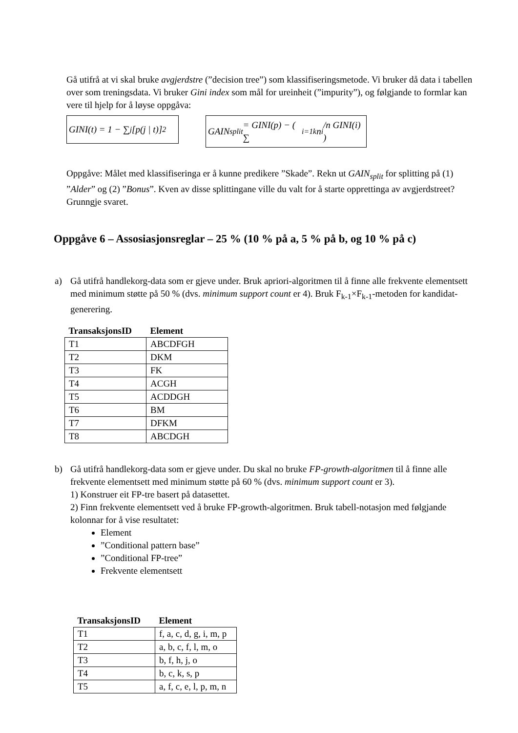Gå utifrå at vi skal bruke avgjerdstre (”decision tree”) som klassifiseringsmetode. Vi bruker då data i tabellen over som treningsdata. Vi bruker Gini index som mål for ureinheit (”impurity”), og følgjande to formlar kan vere til hjelp for å løyse oppgåva:
GINI(t) = 1 − ∑<sub>j</sub> [p(j | t)]<sup>2</sup>
GAIN<sub>split</sub> = GINI(p) − ( ∑<sub>i=1</sub><sup>k</sup> n<sub>i</sub>/n GINI(i) )
Oppgåve: Målet med klassifiseringa er å kunne predikere ”Skade”. Rekn ut GAIN<sub>split</sub> for splitting på (1) ”Alder” og (2) ”Bonus”. Kven av disse splittingane ville du valt for å starte opprettinga av avgjerdstreet? Grunngje svaret.
Oppgåve 6 – Assosiasjonsreglar – 25 % (10 % på a, 5 % på b, og 10 % på c)
a) Gå utifrå handlekorg-data som er gjeve under. Bruk apriori-algoritmen til å finne alle frekvente elementsett med minimum støtte på 50 % (dvs. minimum support count er 4). Bruk F<sub>k-1</sub>×F<sub>k-1</sub>-metoden for kandidat-generering.
| TransaksjonsID | Element |
| --- | --- |
| T1 | ABCDFGH |
| T2 | DKM |
| T3 | FK |
| T4 | ACGH |
| T5 | ACDDGH |
| T6 | BM |
| T7 | DFKM |
| T8 | ABCDGH |
b) Gå utifrå handlekorg-data som er gjeve under. Du skal no bruke FP-growth-algoritmen til å finne alle frekvente elementsett med minimum støtte på 60 % (dvs. minimum support count er 3).
1) Konstruer eit FP-tre basert på datasettet.
2) Finn frekvente elementsett ved å bruke FP-growth-algoritmen. Bruk tabell-notasjon med følgjande kolonnar for å vise resultatet:
Element
”Conditional pattern base”
”Conditional FP-tree”
Frekvente elementsett
| TransaksjonsID | Element |
| --- | --- |
| T1 | f, a, c, d, g, i, m, p |
| T2 | a, b, c, f, l, m, o |
| T3 | b, f, h, j, o |
| T4 | b, c, k, s, p |
| T5 | a, f, c, e, l, p, m, n |